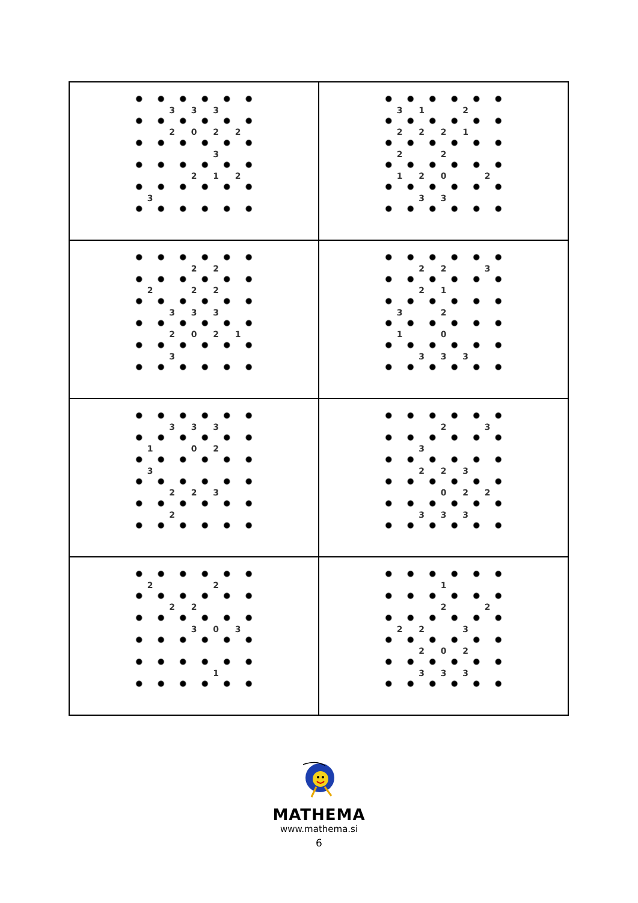| / / 3 / 3 / 3 / / / / 2 / 0 / 2 / 2 / / / / / 3 / / / / / 2 / 1 / 2 / / 3 / / / / / | / 3 / 1 / / 2 / / / 2 / 2 / 2 / 1 / / / 2 / / 2 / / / / 1 / 2 / 0 / / 2 / / / 3 / 3 / / / |
| / / / 2 / 2 / / / 2 / / 2 / 2 / / / / 3 / 3 / 3 / / / / 2 / 0 / 2 / 1 / / / 3 / / / / | / / 2 / 2 / / 3 / / / 2 / 1 / / / / 3 / / 2 / / / / 1 / / 0 / / / / / 3 / 3 / 3 / / |
| / / 3 / 3 / 3 / / / 1 / / 0 / 2 / / / 3 / / / / / / / 2 / 2 / 3 / / / / 2 / / / / | / / / 2 / / 3 / / / 3 / / / / / / 2 / 2 / 3 / / / / / 0 / 2 / 2 / / / 3 / 3 / 3 / / |
| / 2 / / / 2 / / / / 2 / 2 / / / / / / 3 / 0 / 3 / / / / / 1 / / | / / / 1 / / / / / / 2 / / 2 / / 2 / 2 / / 3 / / / / 2 / 0 / 2 / / / / 3 / 3 / 3 / / |
MATHEMA
www.mathema.si
6